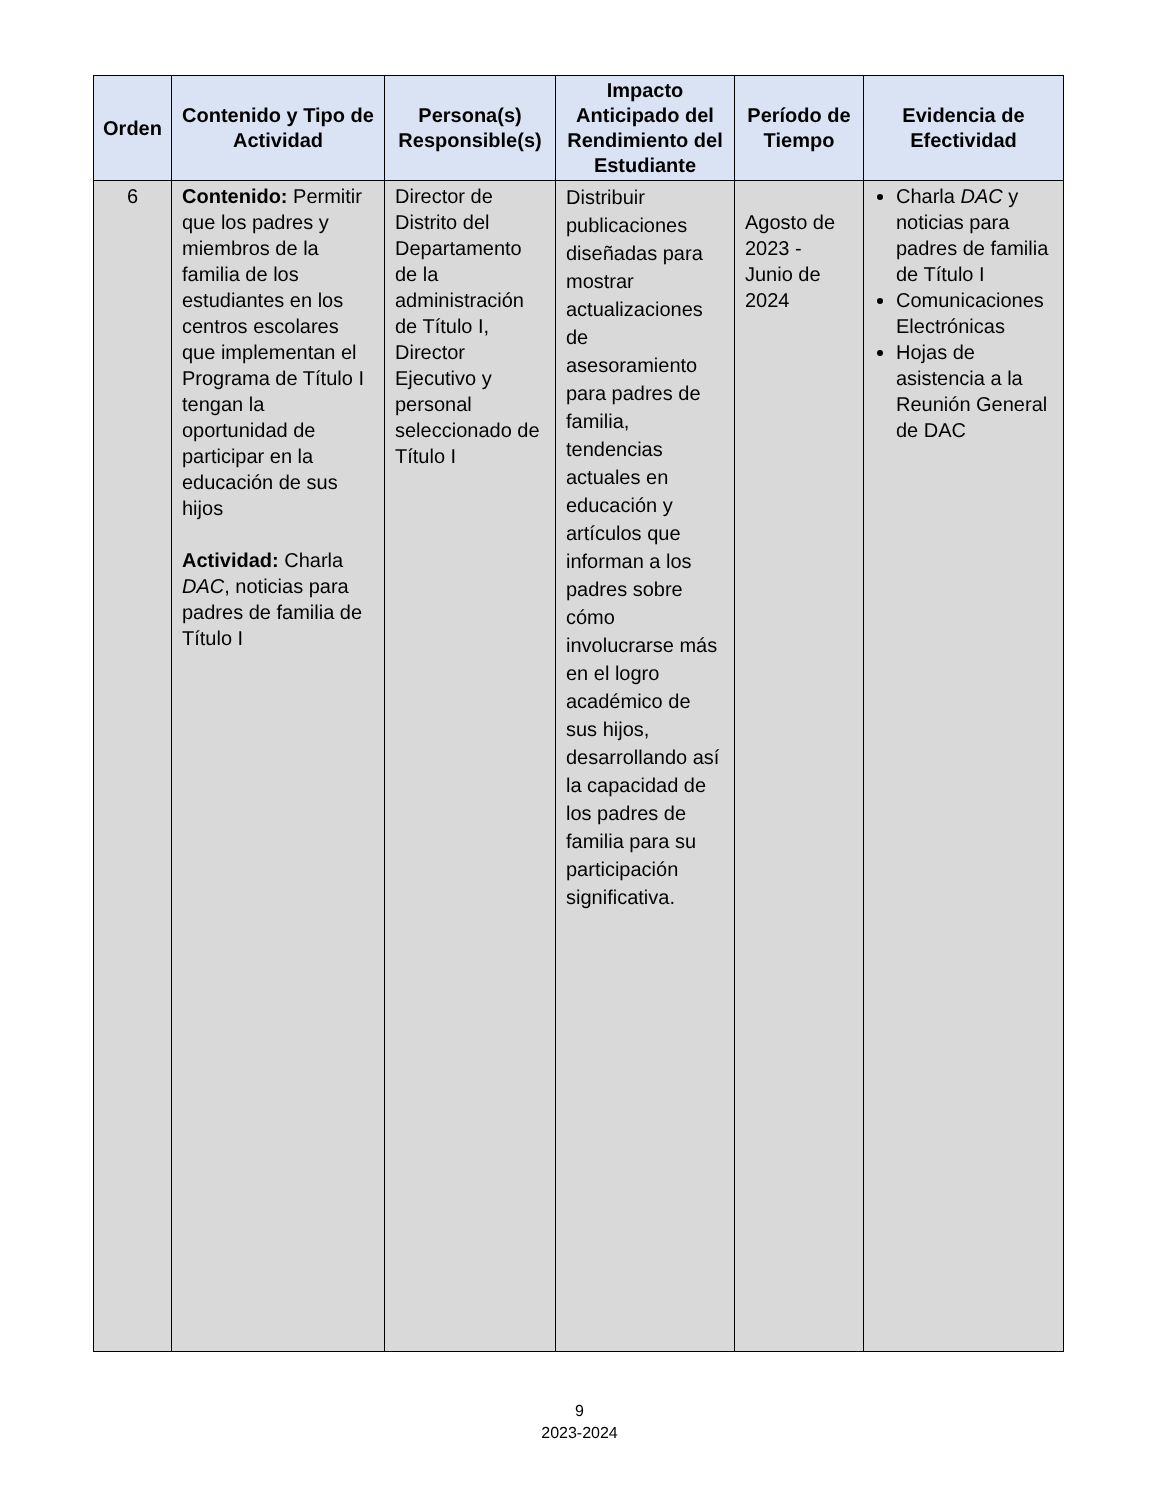| Orden | Contenido y Tipo de Actividad | Persona(s) Responsible(s) | Impacto Anticipado del Rendimiento del Estudiante | Período de Tiempo | Evidencia de Efectividad |
| --- | --- | --- | --- | --- | --- |
| 6 | Contenido: Permitir que los padres y miembros de la familia de los estudiantes en los centros escolares que implementan el Programa de Título I tengan la oportunidad de participar en la educación de sus hijos Actividad: Charla DAC , noticias para padres de familia de Título I | Director de Distrito del Departamento de la administración de Título I, Director Ejecutivo y personal seleccionado de Título I | Distribuir publicaciones diseñadas para mostrar actualizaciones de asesoramiento para padres de familia, tendencias actuales en educación y artículos que informan a los padres sobre cómo involucrarse más en el logro académico de sus hijos, desarrollando así la capacidad de los padres de familia para su participación significativa. | Agosto de 2023 - Junio de 2024 | Charla DAC y noticias para padres de familia de Título I Comunicaciones Electrónicas Hojas de asistencia a la Reunión General de DAC |
9
2023-2024